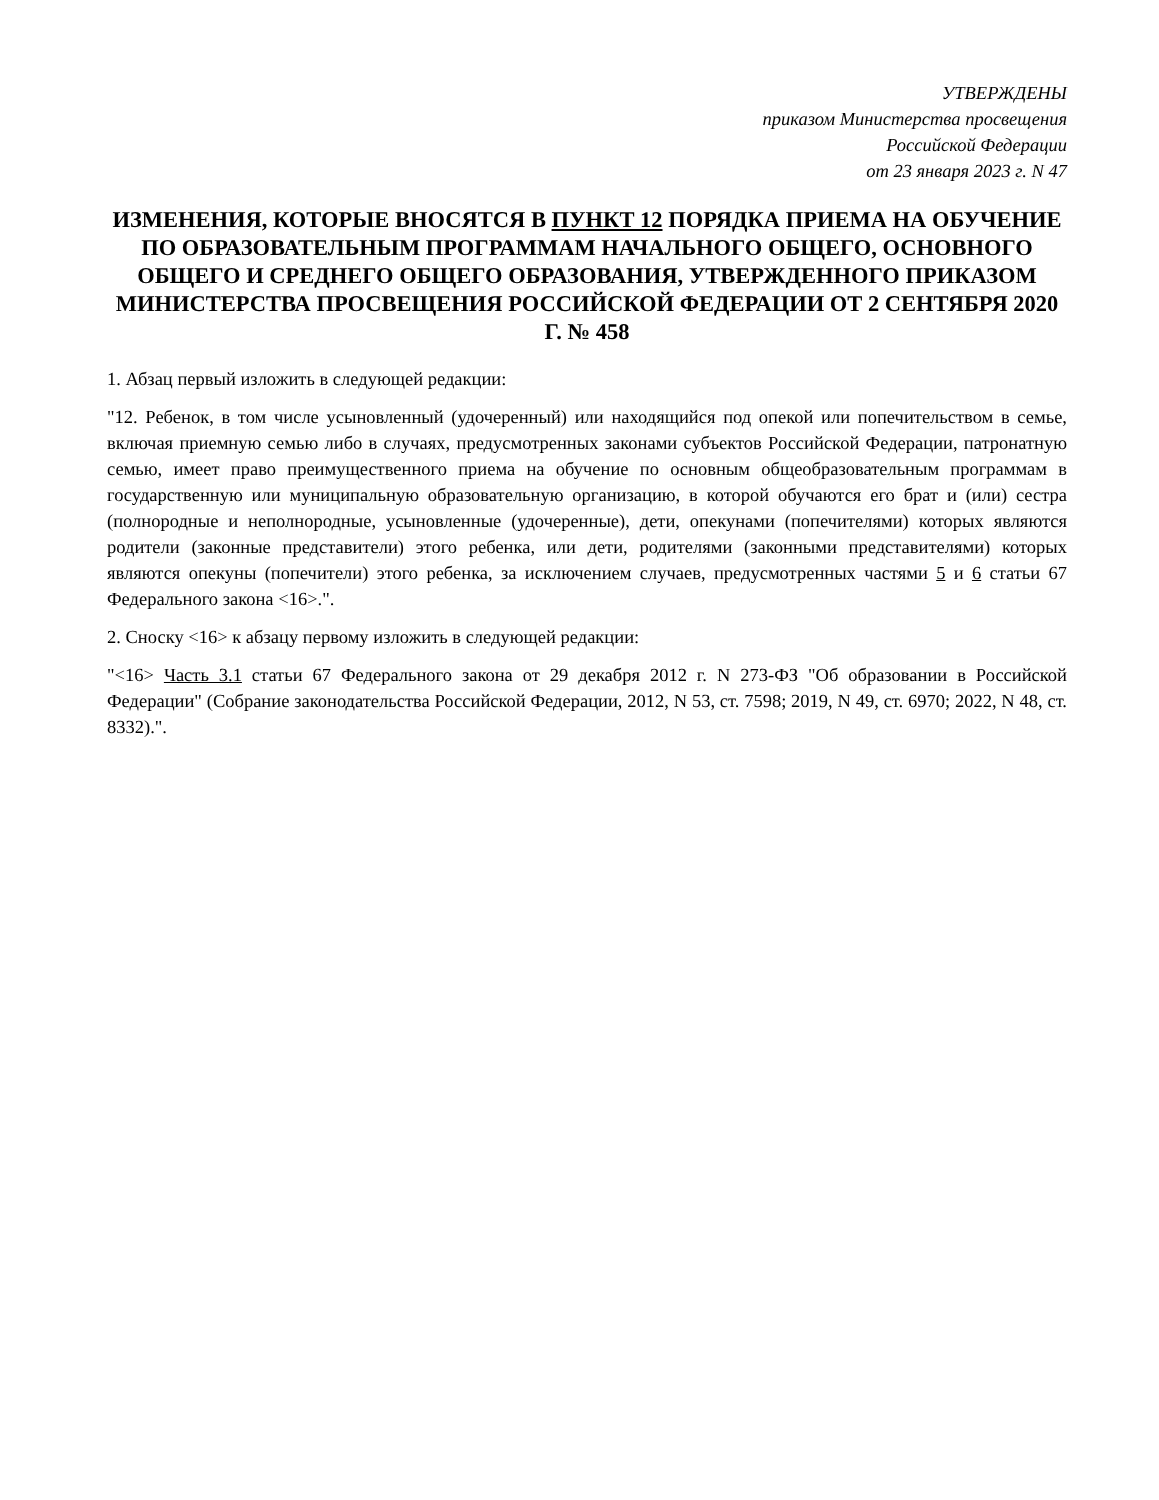УТВЕРЖДЕНЫ
приказом Министерства просвещения
Российской Федерации
от 23 января 2023 г. N 47
ИЗМЕНЕНИЯ, КОТОРЫЕ ВНОСЯТСЯ В ПУНКТ 12 ПОРЯДКА ПРИЕМА НА ОБУЧЕНИЕ ПО ОБРАЗОВАТЕЛЬНЫМ ПРОГРАММАМ НАЧАЛЬНОГО ОБЩЕГО, ОСНОВНОГО ОБЩЕГО И СРЕДНЕГО ОБЩЕГО ОБРАЗОВАНИЯ, УТВЕРЖДЕННОГО ПРИКАЗОМ МИНИСТЕРСТВА ПРОСВЕЩЕНИЯ РОССИЙСКОЙ ФЕДЕРАЦИИ ОТ 2 СЕНТЯБРЯ 2020 Г. № 458
1. Абзац первый изложить в следующей редакции:
"12. Ребенок, в том числе усыновленный (удочеренный) или находящийся под опекой или попечительством в семье, включая приемную семью либо в случаях, предусмотренных законами субъектов Российской Федерации, патронатную семью, имеет право преимущественного приема на обучение по основным общеобразовательным программам в государственную или муниципальную образовательную организацию, в которой обучаются его брат и (или) сестра (полнородные и неполнородные, усыновленные (удочеренные), дети, опекунами (попечителями) которых являются родители (законные представители) этого ребенка, или дети, родителями (законными представителями) которых являются опекуны (попечители) этого ребенка, за исключением случаев, предусмотренных частями 5 и 6 статьи 67 Федерального закона <16>.".
2. Сноску <16> к абзацу первому изложить в следующей редакции:
"<16> Часть 3.1 статьи 67 Федерального закона от 29 декабря 2012 г. N 273-ФЗ "Об образовании в Российской Федерации" (Собрание законодательства Российской Федерации, 2012, N 53, ст. 7598; 2019, N 49, ст. 6970; 2022, N 48, ст. 8332).".